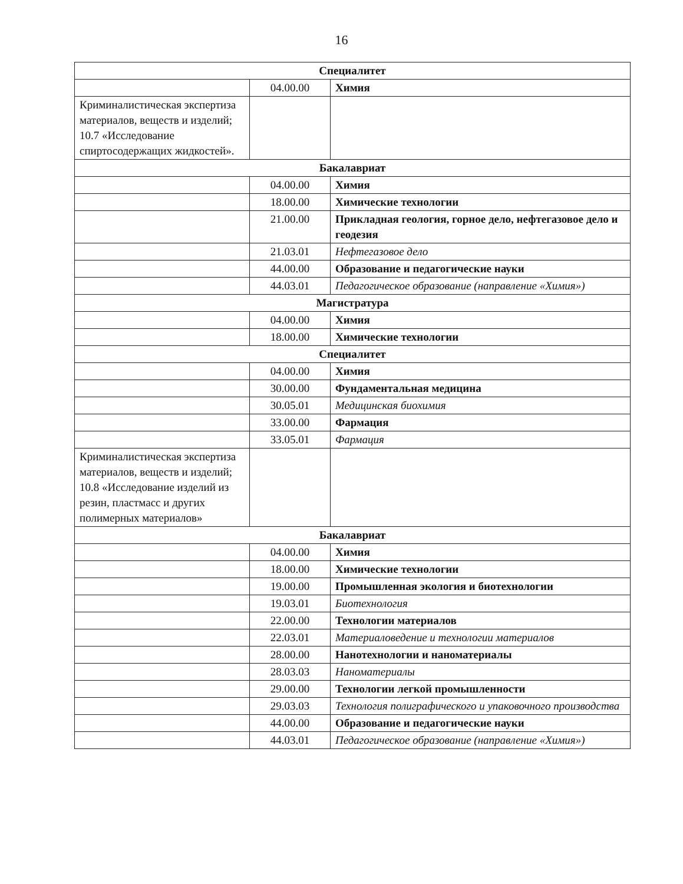16
| Специалитет | | |
| | 04.00.00 | Химия |
| Криминалистическая экспертиза материалов, веществ и изделий; 10.7 «Исследование спиртосодержащих жидкостей». | | |
| Бакалавриат | | |
| | 04.00.00 | Химия |
| | 18.00.00 | Химические технологии |
| | 21.00.00 | Прикладная геология, горное дело, нефтегазовое дело и геодезия |
| | 21.03.01 | Нефтегазовое дело |
| | 44.00.00 | Образование и педагогические науки |
| | 44.03.01 | Педагогическое образование (направление «Химия») |
| Магистратура | | |
| | 04.00.00 | Химия |
| | 18.00.00 | Химические технологии |
| Специалитет | | |
| | 04.00.00 | Химия |
| | 30.00.00 | Фундаментальная медицина |
| | 30.05.01 | Медицинская биохимия |
| | 33.00.00 | Фармация |
| | 33.05.01 | Фармация |
| Криминалистическая экспертиза материалов, веществ и изделий; 10.8 «Исследование изделий из резин, пластмасс и других полимерных материалов» | | |
| Бакалавриат | | |
| | 04.00.00 | Химия |
| | 18.00.00 | Химические технологии |
| | 19.00.00 | Промышленная экология и биотехнологии |
| | 19.03.01 | Биотехнология |
| | 22.00.00 | Технологии материалов |
| | 22.03.01 | Материаловедение и технологии материалов |
| | 28.00.00 | Нанотехнологии и наноматериалы |
| | 28.03.03 | Наноматериалы |
| | 29.00.00 | Технологии легкой промышленности |
| | 29.03.03 | Технология полиграфического и упаковочного производства |
| | 44.00.00 | Образование и педагогические науки |
| | 44.03.01 | Педагогическое образование (направление «Химия») |